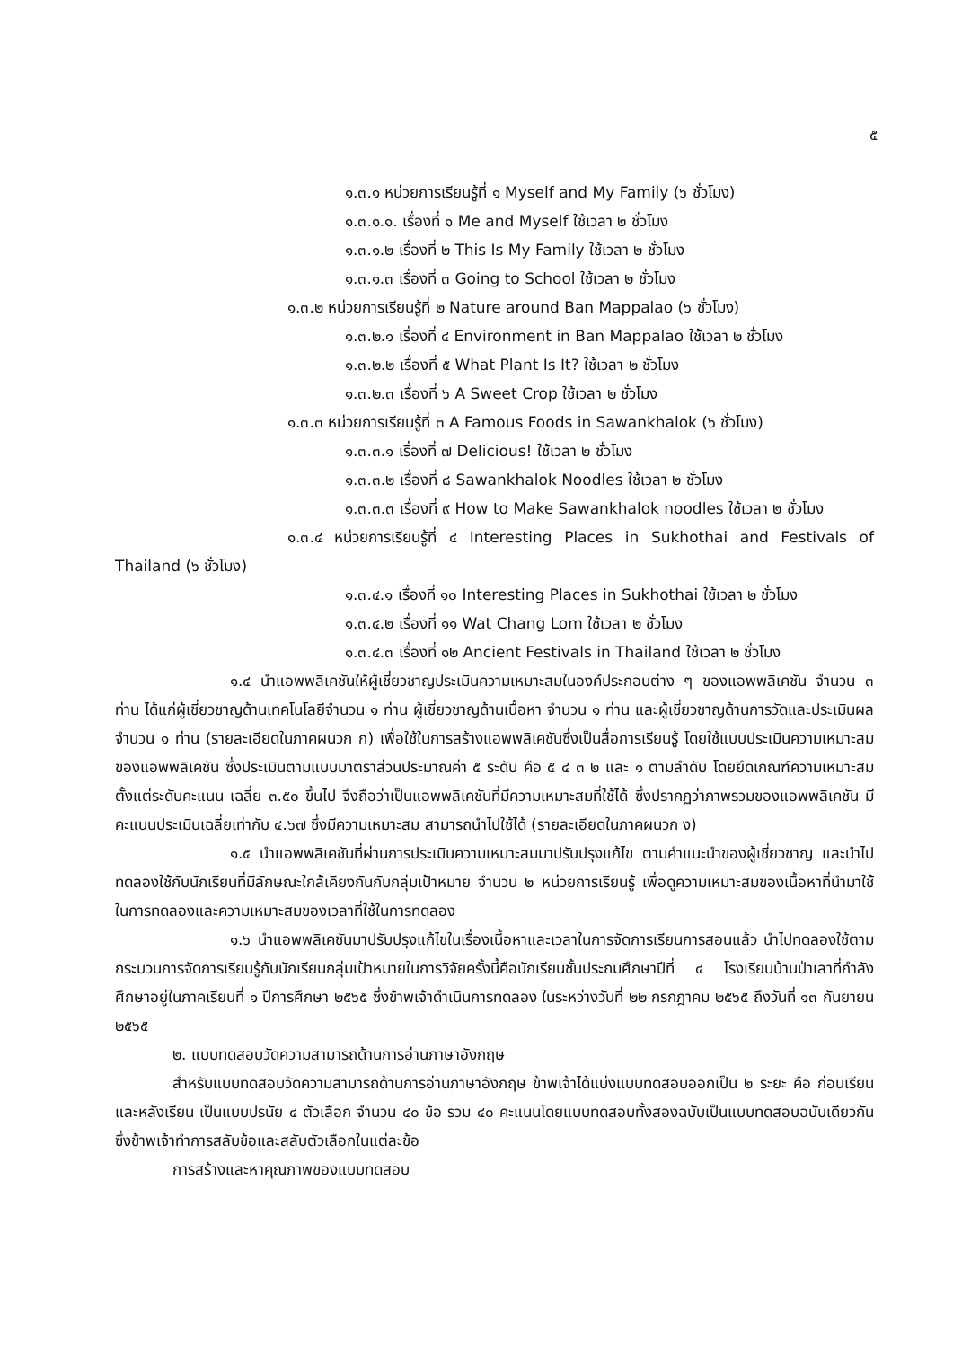๕
๑.๓.๑ หน่วยการเรียนรู้ที่ ๑ Myself and My Family (๖ ชั่วโมง)
๑.๓.๑.๑. เรื่องที่ ๑ Me and Myself ใช้เวลา ๒ ชั่วโมง
๑.๓.๑.๒ เรื่องที่ ๒ This Is My Family ใช้เวลา ๒ ชั่วโมง
๑.๓.๑.๓ เรื่องที่ ๓ Going to School ใช้เวลา ๒ ชั่วโมง
๑.๓.๒ หน่วยการเรียนรู้ที่ ๒ Nature around Ban Mappalao (๖ ชั่วโมง)
๑.๓.๒.๑ เรื่องที่ ๔ Environment in Ban Mappalao ใช้เวลา ๒ ชั่วโมง
๑.๓.๒.๒ เรื่องที่ ๕ What Plant Is It? ใช้เวลา ๒ ชั่วโมง
๑.๓.๒.๓ เรื่องที่ ๖ A Sweet Crop ใช้เวลา ๒ ชั่วโมง
๑.๓.๓ หน่วยการเรียนรู้ที่ ๓ A Famous Foods in Sawankhalok (๖ ชั่วโมง)
๑.๓.๓.๑ เรื่องที่ ๗ Delicious! ใช้เวลา ๒ ชั่วโมง
๑.๓.๓.๒ เรื่องที่ ๘ Sawankhalok Noodles ใช้เวลา ๒ ชั่วโมง
๑.๓.๓.๓ เรื่องที่ ๙ How to Make Sawankhalok noodles ใช้เวลา ๒ ชั่วโมง
๑.๓.๔ หน่วยการเรียนรู้ที่ ๔ Interesting Places in Sukhothai and Festivals of Thailand (๖ ชั่วโมง)
๑.๓.๔.๑ เรื่องที่ ๑๐ Interesting Places in Sukhothai ใช้เวลา ๒ ชั่วโมง
๑.๓.๔.๒ เรื่องที่ ๑๑ Wat Chang Lom ใช้เวลา ๒ ชั่วโมง
๑.๓.๔.๓ เรื่องที่ ๑๒ Ancient Festivals in Thailand ใช้เวลา ๒ ชั่วโมง
๑.๔ นำแอพพลิเคชันให้ผู้เชี่ยวชาญประเมินความเหมาะสมในองค์ประกอบต่าง ๆ ของแอพพลิเคชัน จำนวน ๓ ท่าน ได้แก่ผู้เชี่ยวชาญด้านเทคโนโลยีจำนวน ๑ ท่าน ผู้เชี่ยวชาญด้านเนื้อหา จำนวน ๑ ท่าน และผู้เชี่ยวชาญด้านการวัดและประเมินผล จำนวน ๑ ท่าน (รายละเอียดในภาคผนวก ก) เพื่อใช้ในการสร้างแอพพลิเคชันซึ่งเป็นสื่อการเรียนรู้ โดยใช้แบบประเมินความเหมาะสมของแอพพลิเคชัน ซึ่งประเมินตามแบบมาตราส่วนประมาณค่า ๕ ระดับ คือ ๕ ๔ ๓ ๒ และ ๑ ตามลำดับ โดยยึดเกณฑ์ความเหมาะสมตั้งแต่ระดับคะแนน เฉลี่ย ๓.๕๐ ขึ้นไป จึงถือว่าเป็นแอพพลิเคชันที่มีความเหมาะสมที่ใช้ได้ ซึ่งปรากฏว่าภาพรวมของแอพพลิเคชัน มีคะแนนประเมินเฉลี่ยเท่ากับ ๔.๖๗ ซึ่งมีความเหมาะสม สามารถนำไปใช้ได้ (รายละเอียดในภาคผนวก ง)
๑.๕ นำแอพพลิเคชันที่ผ่านการประเมินความเหมาะสมมาปรับปรุงแก้ไข ตามคำแนะนำของผู้เชี่ยวชาญ และนำไปทดลองใช้กับนักเรียนที่มีลักษณะใกล้เคียงกันกับกลุ่มเป้าหมาย จำนวน ๒ หน่วยการเรียนรู้ เพื่อดูความเหมาะสมของเนื้อหาที่นำมาใช้ในการทดลองและความเหมาะสมของเวลาที่ใช้ในการทดลอง
๑.๖ นำแอพพลิเคชันมาปรับปรุงแก้ไขในเรื่องเนื้อหาและเวลาในการจัดการเรียนการสอนแล้ว นำไปทดลองใช้ตามกระบวนการจัดการเรียนรู้กับนักเรียนกลุ่มเป้าหมายในการวิจัยครั้งนี้คือนักเรียนชั้นประถมศึกษาปีที่ ๔ โรงเรียนบ้านป่าเลาที่กำลังศึกษาอยู่ในภาคเรียนที่ ๑ ปีการศึกษา ๒๕๖๕ ซึ่งข้าพเจ้าดำเนินการทดลอง ในระหว่างวันที่ ๒๒ กรกฎาคม ๒๕๖๕ ถึงวันที่ ๑๓ กันยายน ๒๕๖๕
๒. แบบทดสอบวัดความสามารถด้านการอ่านภาษาอังกฤษ
สำหรับแบบทดสอบวัดความสามารถด้านการอ่านภาษาอังกฤษ ข้าพเจ้าได้แบ่งแบบทดสอบออกเป็น ๒ ระยะ คือ ก่อนเรียนและหลังเรียน เป็นแบบปรนัย ๔ ตัวเลือก จำนวน ๔๐ ข้อ รวม ๔๐ คะแนนโดยแบบทดสอบทั้งสองฉบับเป็นแบบทดสอบฉบับเดียวกัน ซึ่งข้าพเจ้าทำการสลับข้อและสลับตัวเลือกในแต่ละข้อ
การสร้างและหาคุณภาพของแบบทดสอบ